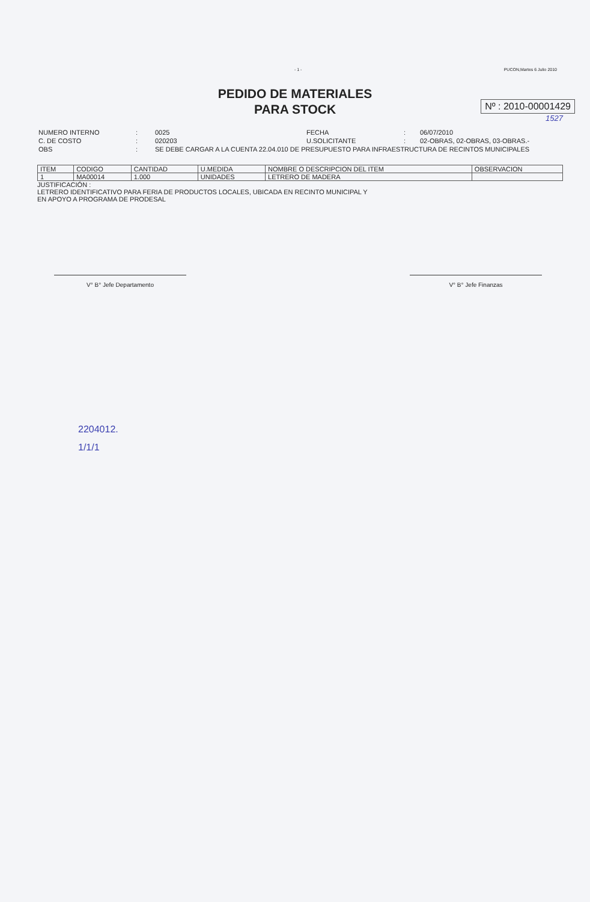- 1 - PUCON,Martes 6 Julio 2010
PEDIDO DE MATERIALES
PARA STOCK
Nº : 2010-00001429
1527
| NUMERO INTERNO | : | 0025 | FECHA | : | 06/07/2010 |
| C. DE COSTO | : | 020203 | U.SOLICITANTE | : | 02-OBRAS, 02-OBRAS, 03-OBRAS.- |
| OBS | : | SE DEBE CARGAR A LA CUENTA 22.04.010 DE PRESUPUESTO PARA INFRAESTRUCTURA DE RECINTOS MUNICIPALES | | | |
| ITEM | CODIGO | CANTIDAD | U.MEDIDA | NOMBRE O DESCRIPCION DEL ITEM | OBSERVACION |
| --- | --- | --- | --- | --- | --- |
| 1 | MA00014 | 1.000 | UNIDADES | LETRERO DE MADERA | |
JUSTIFICACIÓN :
LETRERO IDENTIFICATIVO PARA FERIA DE PRODUCTOS LOCALES, UBICADA EN RECINTO MUNICIPAL Y
EN APOYO A PROGRAMA DE PRODESAL
V° B° Jefe Departamento V° B° Jefe Finanzas
2204012.
1/1/1